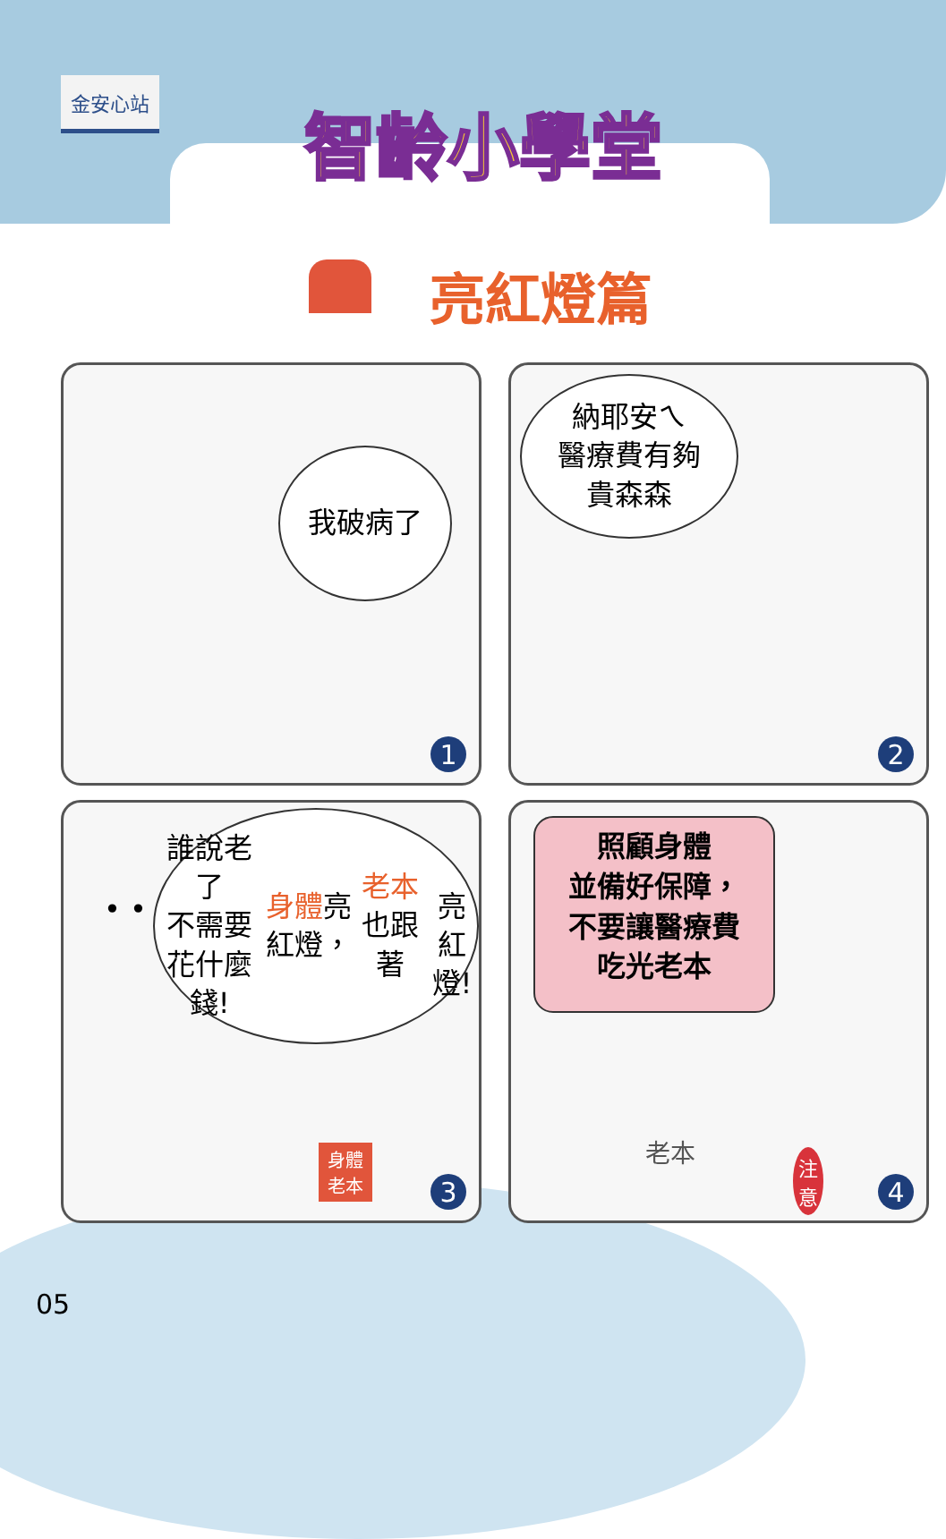金安心站
智齡小學堂
亮紅燈篇
我破病了
1
納耶安ㄟ
醫療費有夠
貴森森
2
• •
誰說老了
不需要花什麼錢!
身體亮紅燈，
老本也跟著
亮紅燈!
身體
老本
3
照顧身體
並備好保障，
不要讓醫療費
吃光老本
老本
注
意
4
05